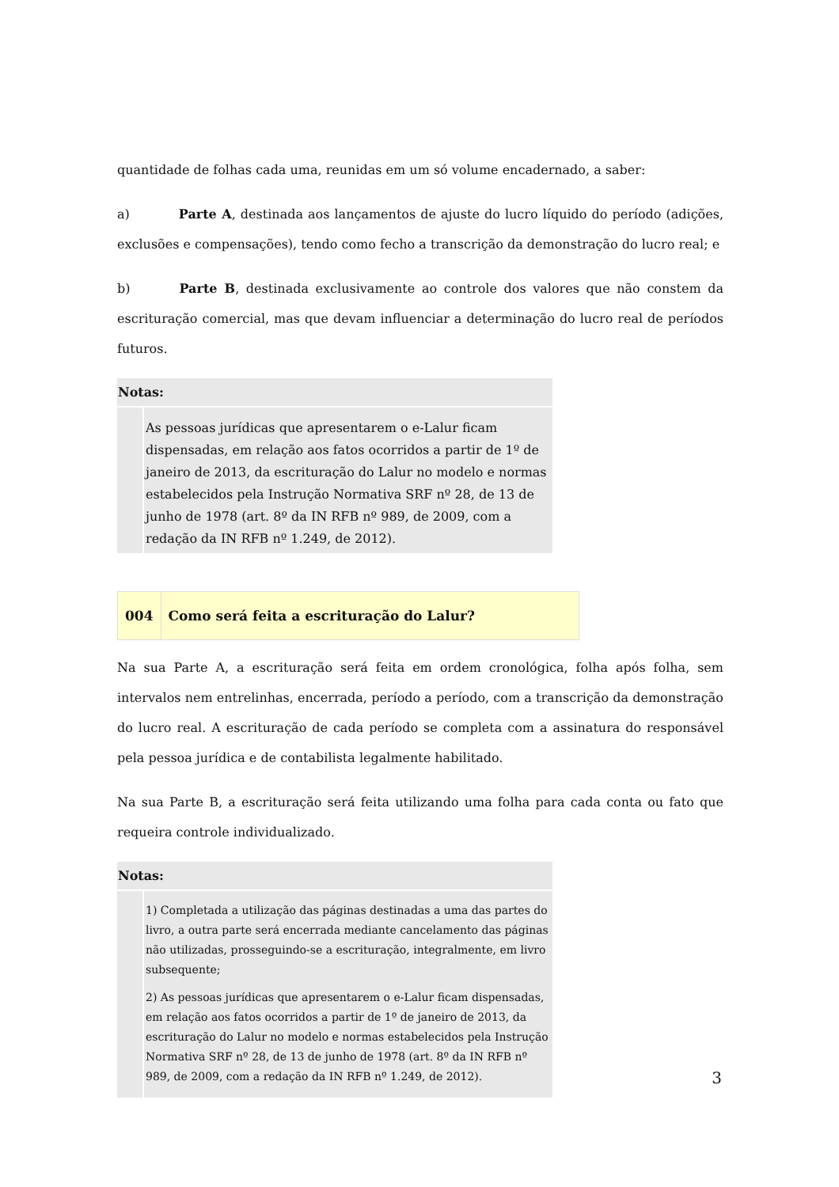quantidade de folhas cada uma, reunidas em um só volume encadernado, a saber:
a) Parte A, destinada aos lançamentos de ajuste do lucro líquido do período (adições, exclusões e compensações), tendo como fecho a transcrição da demonstração do lucro real; e
b) Parte B, destinada exclusivamente ao controle dos valores que não constem da escrituração comercial, mas que devam influenciar a determinação do lucro real de períodos futuros.
Notas:
As pessoas jurídicas que apresentarem o e-Lalur ficam dispensadas, em relação aos fatos ocorridos a partir de 1º de janeiro de 2013, da escrituração do Lalur no modelo e normas estabelecidos pela Instrução Normativa SRF nº 28, de 13 de junho de 1978 (art. 8º da IN RFB nº 989, de 2009, com a redação da IN RFB nº 1.249, de 2012).
004 Como será feita a escrituração do Lalur?
Na sua Parte A, a escrituração será feita em ordem cronológica, folha após folha, sem intervalos nem entrelinhas, encerrada, período a período, com a transcrição da demonstração do lucro real. A escrituração de cada período se completa com a assinatura do responsável pela pessoa jurídica e de contabilista legalmente habilitado.
Na sua Parte B, a escrituração será feita utilizando uma folha para cada conta ou fato que requeira controle individualizado.
Notas:
1) Completada a utilização das páginas destinadas a uma das partes do livro, a outra parte será encerrada mediante cancelamento das páginas não utilizadas, prosseguindo-se a escrituração, integralmente, em livro subsequente;
2) As pessoas jurídicas que apresentarem o e-Lalur ficam dispensadas, em relação aos fatos ocorridos a partir de 1º de janeiro de 2013, da escrituração do Lalur no modelo e normas estabelecidos pela Instrução Normativa SRF nº 28, de 13 de junho de 1978 (art. 8º da IN RFB nº 989, de 2009, com a redação da IN RFB nº 1.249, de 2012).
3